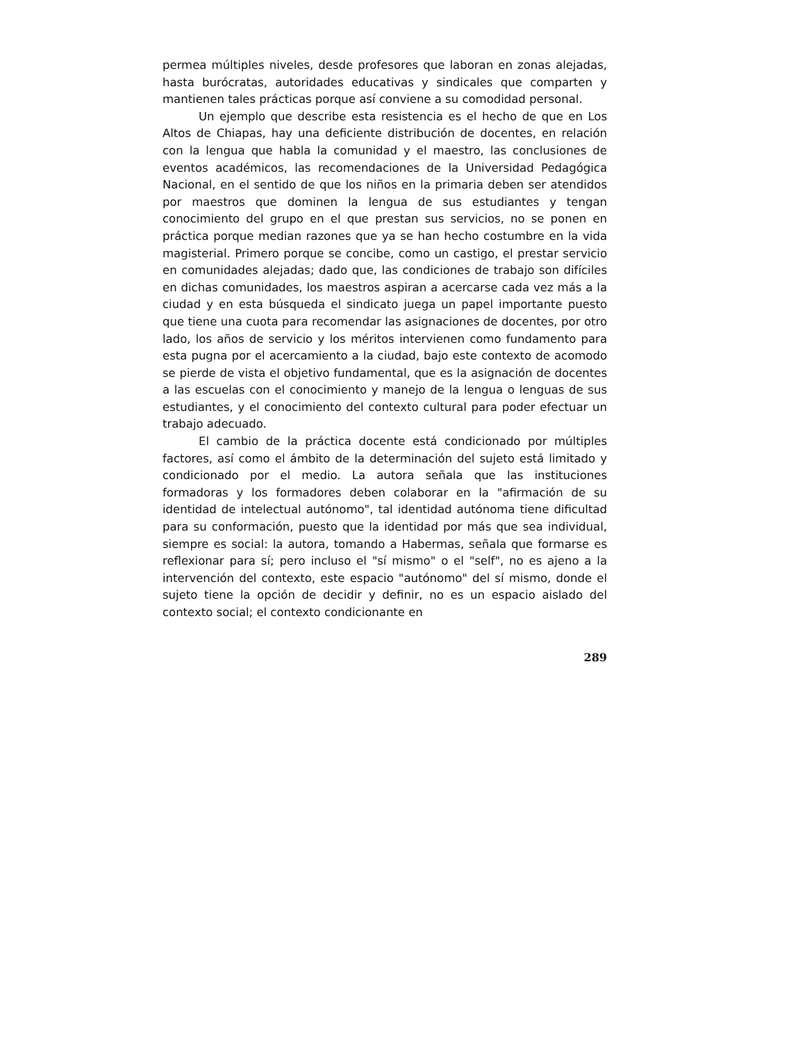permea múltiples niveles, desde profesores que laboran en zonas alejadas, hasta burócratas, autoridades educativas y sindicales que comparten y mantienen tales prácticas porque así conviene a su comodidad personal.
Un ejemplo que describe esta resistencia es el hecho de que en Los Altos de Chiapas, hay una deficiente distribución de docentes, en relación con la lengua que habla la comunidad y el maestro, las conclusiones de eventos académicos, las recomendaciones de la Universidad Pedagógica Nacional, en el sentido de que los niños en la primaria deben ser atendidos por maestros que dominen la lengua de sus estudiantes y tengan conocimiento del grupo en el que prestan sus servicios, no se ponen en práctica porque median razones que ya se han hecho costumbre en la vida magisterial. Primero porque se concibe, como un castigo, el prestar servicio en comunidades alejadas; dado que, las condiciones de trabajo son difíciles en dichas comunidades, los maestros aspiran a acercarse cada vez más a la ciudad y en esta búsqueda el sindicato juega un papel importante puesto que tiene una cuota para recomendar las asignaciones de docentes, por otro lado, los años de servicio y los méritos intervienen como fundamento para esta pugna por el acercamiento a la ciudad, bajo este contexto de acomodo se pierde de vista el objetivo fundamental, que es la asignación de docentes a las escuelas con el conocimiento y manejo de la lengua o lenguas de sus estudiantes, y el conocimiento del contexto cultural para poder efectuar un trabajo adecuado.
El cambio de la práctica docente está condicionado por múltiples factores, así como el ámbito de la determinación del sujeto está limitado y condicionado por el medio. La autora señala que las instituciones formadoras y los formadores deben colaborar en la "afirmación de su identidad de intelectual autónomo", tal identidad autónoma tiene dificultad para su conformación, puesto que la identidad por más que sea individual, siempre es social: la autora, tomando a Habermas, señala que formarse es reflexionar para sí; pero incluso el "sí mismo" o el "self", no es ajeno a la intervención del contexto, este espacio "autónomo" del sí mismo, donde el sujeto tiene la opción de decidir y definir, no es un espacio aislado del contexto social; el contexto condicionante en
289